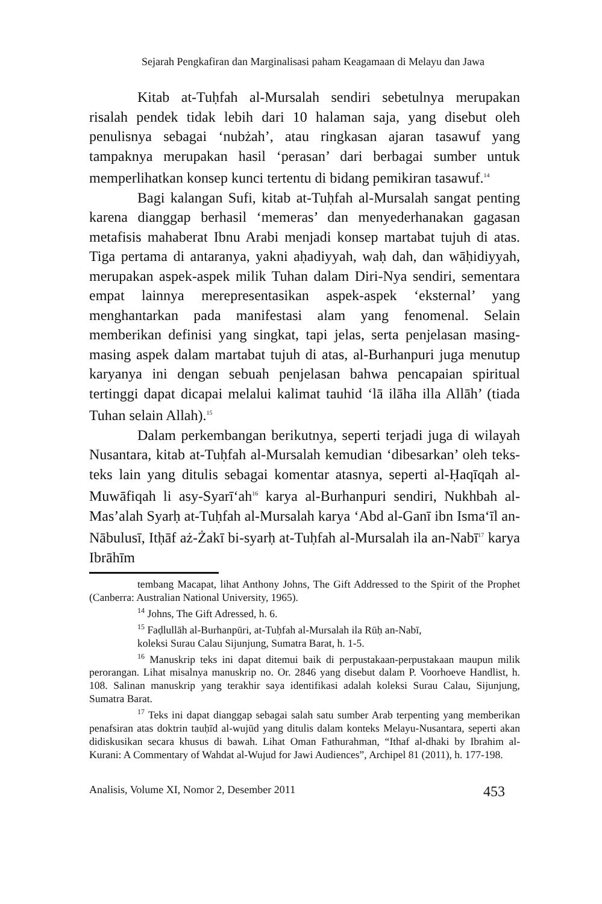Sejarah Pengkafiran dan Marginalisasi paham Keagamaan di Melayu dan Jawa
Kitab at-Tuḥfah al-Mursalah sendiri sebetulnya merupakan risalah pendek tidak lebih dari 10 halaman saja, yang disebut oleh penulisnya sebagai ‘nubżah’, atau ringkasan ajaran tasawuf yang tampaknya merupakan hasil ‘perasan’ dari berbagai sumber untuk memperlihatkan konsep kunci tertentu di bidang pemikiran tasawuf.<sup>14</sup>
Bagi kalangan Sufi, kitab at-Tuḥfah al-Mursalah sangat penting karena dianggap berhasil ‘memeras’ dan menyederhanakan gagasan metafisis mahaberat Ibnu Arabi menjadi konsep martabat tujuh di atas. Tiga pertama di antaranya, yakni aḥadiyyah, waḥ dah, dan wāḥidiyyah, merupakan aspek-aspek milik Tuhan dalam Diri-Nya sendiri, sementara empat lainnya merepresentasikan aspek-aspek ‘eksternal’ yang menghantarkan pada manifestasi alam yang fenomenal. Selain memberikan definisi yang singkat, tapi jelas, serta penjelasan masing-masing aspek dalam martabat tujuh di atas, al-Burhanpuri juga menutup karyanya ini dengan sebuah penjelasan bahwa pencapaian spiritual tertinggi dapat dicapai melalui kalimat tauhid ‘lā ilāha illa Allāh’ (tiada Tuhan selain Allah).<sup>15</sup>
Dalam perkembangan berikutnya, seperti terjadi juga di wilayah Nusantara, kitab at-Tuḥfah al-Mursalah kemudian ‘dibesarkan’ oleh teks-teks lain yang ditulis sebagai komentar atasnya, seperti al-Ḥaqīqah al-Muwāfiqah li asy-Syarī‘ah<sup>16</sup> karya al-Burhanpuri sendiri, Nukhbah al-Mas’alah Syarḥ at-Tuḥfah al-Mursalah karya ‘Abd al-Ganī ibn Isma‘īl an-Nābulusī, Itḥāf aż-Żakī bi-syarḥ at-Tuḥfah al-Mursalah ila an-Nabī<sup>17</sup> karya Ibrāhīm
tembang Macapat, lihat Anthony Johns, The Gift Addressed to the Spirit of the Prophet (Canberra: Australian National University, 1965).
<sup>14</sup> Johns, The Gift Adressed, h. 6.
<sup>15</sup> Faḍlullāh al-Burhanpūri, at-Tuḥfah al-Mursalah ila Rūḥ an-Nabī,
koleksi Surau Calau Sijunjung, Sumatra Barat, h. 1-5.
<sup>16</sup> Manuskrip teks ini dapat ditemui baik di perpustakaan-perpustakaan maupun milik perorangan. Lihat misalnya manuskrip no. Or. 2846 yang disebut dalam P. Voorhoeve Handlist, h. 108. Salinan manuskrip yang terakhir saya identifikasi adalah koleksi Surau Calau, Sijunjung, Sumatra Barat.
<sup>17</sup> Teks ini dapat dianggap sebagai salah satu sumber Arab terpenting yang memberikan penafsiran atas doktrin tauḥīd al-wujūd yang ditulis dalam konteks Melayu-Nusantara, seperti akan didiskusikan secara khusus di bawah. Lihat Oman Fathurahman, “Ithaf al-dhaki by Ibrahim al-Kurani: A Commentary of Wahdat al-Wujud for Jawi Audiences”, Archipel 81 (2011), h. 177-198.
Analisis, Volume XI, Nomor 2, Desember 2011 453